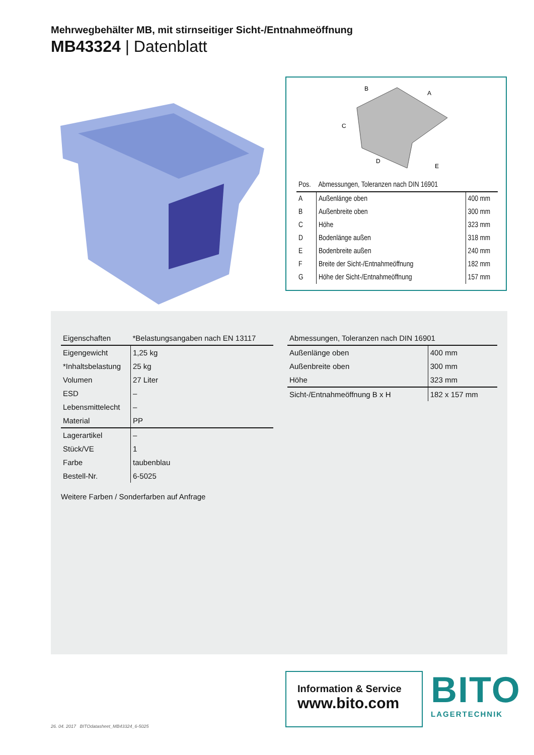Mehrwegbehälter MB, mit stirnseitiger Sicht-/Entnahmeöffnung
MB43324 | Datenblatt
B
A
C
D
E
| Pos. | Abmessungen, Toleranzen nach DIN 16901 | |
| --- | --- | --- |
| A | Außenlänge oben | 400 mm |
| B | Außenbreite oben | 300 mm |
| C | Höhe | 323 mm |
| D | Bodenlänge außen | 318 mm |
| E | Bodenbreite außen | 240 mm |
| F | Breite der Sicht-/Entnahmeöffnung | 182 mm |
| G | Höhe der Sicht-/Entnahmeöffnung | 157 mm |
| Eigenschaften | *Belastungsangaben nach EN 13117 |
| --- | --- |
| Eigengewicht | 1,25 kg |
| *Inhaltsbelastung | 25 kg |
| Volumen | 27 Liter |
| ESD | – |
| Lebensmittelecht | – |
| Material | PP |
| Lagerartikel | – |
| Stück/VE | 1 |
| Farbe | taubenblau |
| Bestell-Nr. | 6-5025 |
Weitere Farben / Sonderfarben auf Anfrage
| Abmessungen, Toleranzen nach DIN 16901 | |
| --- | --- |
| Außenlänge oben | 400 mm |
| Außenbreite oben | 300 mm |
| Höhe | 323 mm |
| Sicht-/Entnahmeöffnung B x H | 182 x 157 mm |
Information & Service
www.bito.com
BITO
LAGERTECHNIK
26. 04. 2017 BITOdatasheet_MB43324_6-5025